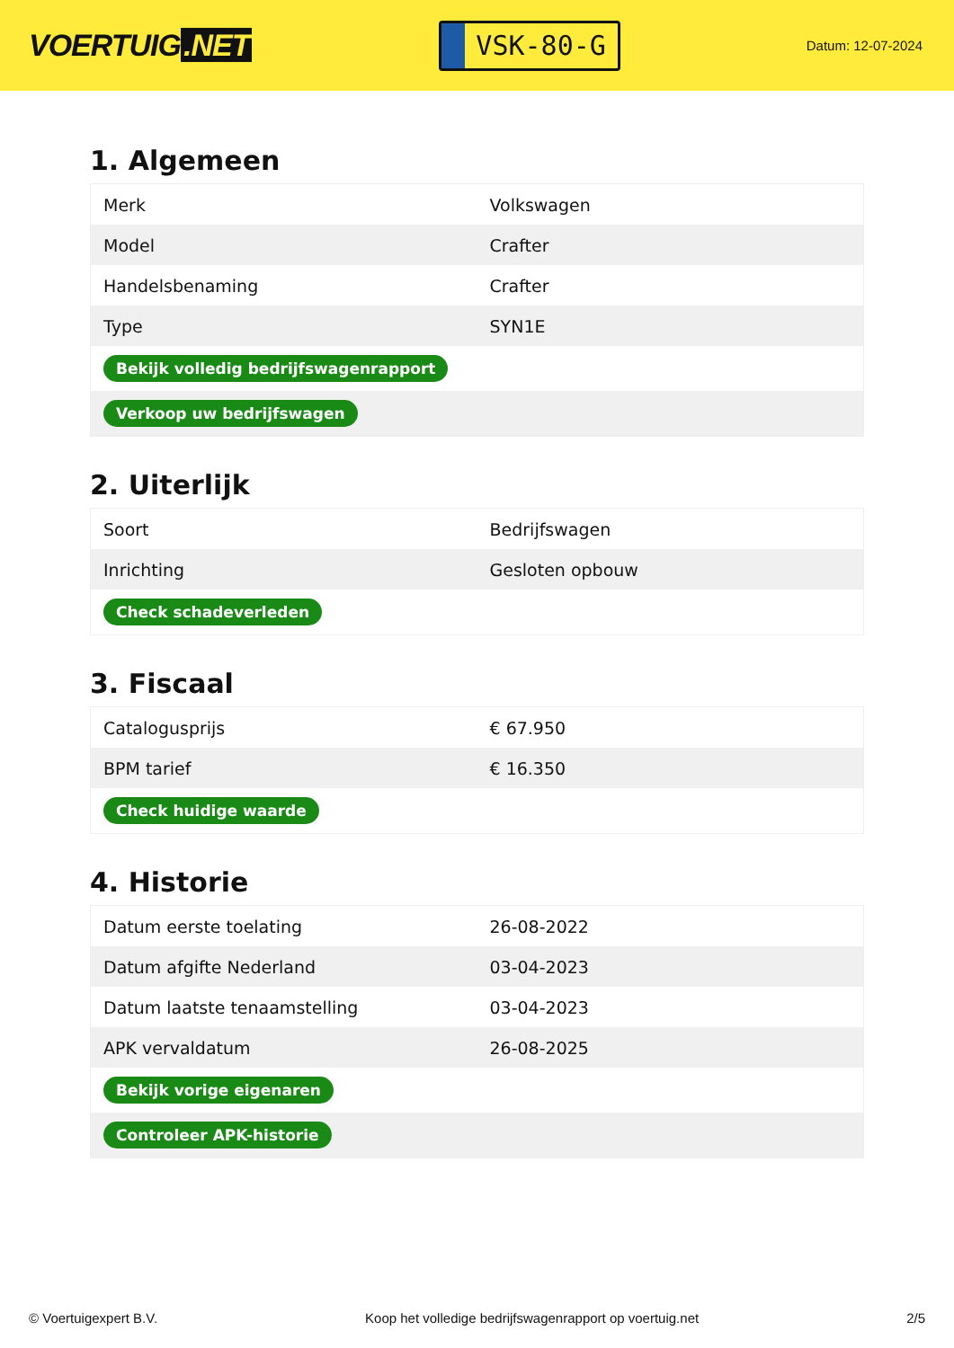VOERTUIG.NET
VSK-80-G
Datum: 12-07-2024
1. Algemeen
| Merk | Volkswagen |
| Model | Crafter |
| Handelsbenaming | Crafter |
| Type | SYN1E |
| Bekijk volledig bedrijfswagenrapport | |
| Verkoop uw bedrijfswagen | |
2. Uiterlijk
| Soort | Bedrijfswagen |
| Inrichting | Gesloten opbouw |
| Check schadeverleden | |
3. Fiscaal
| Catalogusprijs | € 67.950 |
| BPM tarief | € 16.350 |
| Check huidige waarde | |
4. Historie
| Datum eerste toelating | 26-08-2022 |
| Datum afgifte Nederland | 03-04-2023 |
| Datum laatste tenaamstelling | 03-04-2023 |
| APK vervaldatum | 26-08-2025 |
| Bekijk vorige eigenaren | |
| Controleer APK-historie | |
© Voertuigexpert B.V. Koop het volledige bedrijfswagenrapport op voertuig.net 2/5